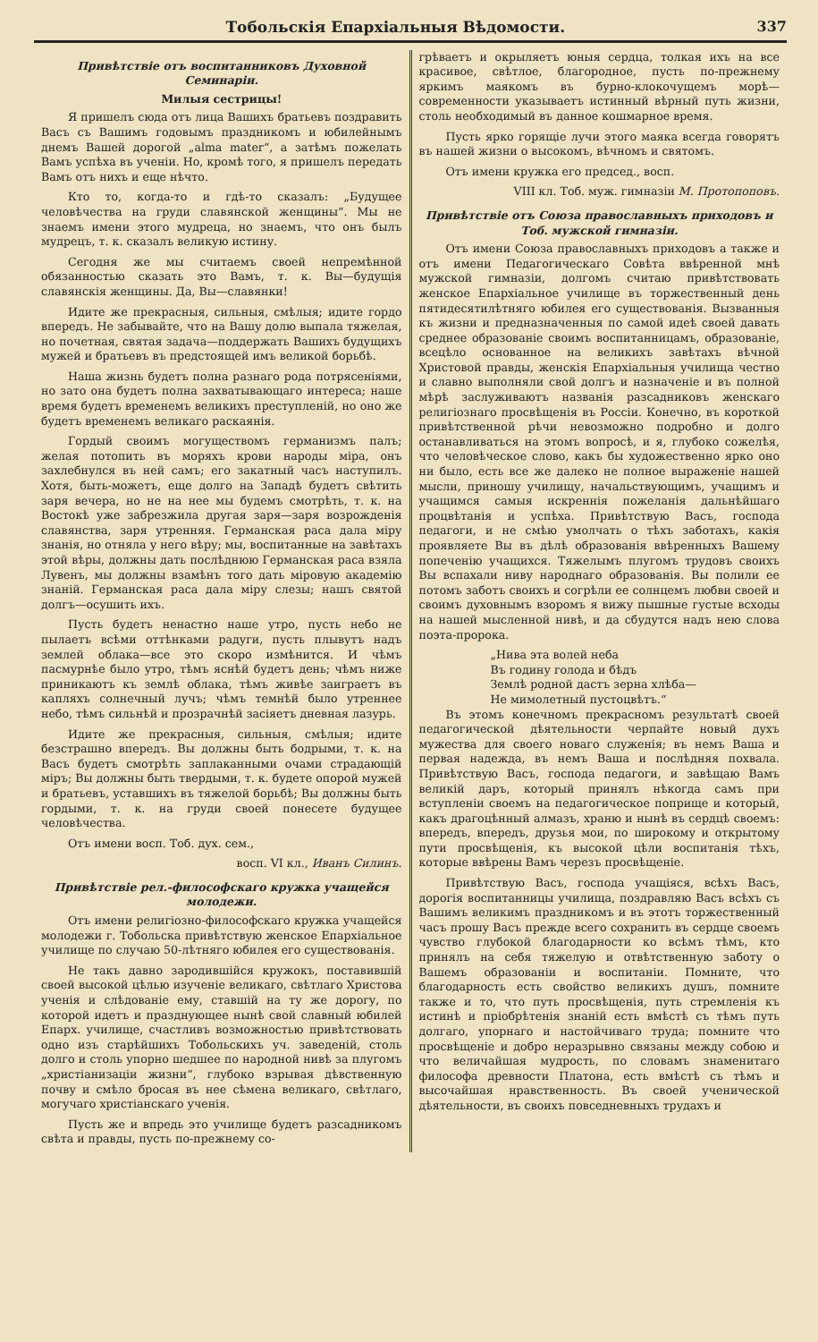Тобольскія Епархіальныя Вѣдомости. 337
Привѣтствіе отъ воспитанниковъ Духовной Семинаріи.
Милыя сестрицы!
Я пришелъ сюда отъ лица Вашихъ братьевъ поздравить Васъ съ Вашимъ годовымъ праздникомъ и юбилейнымъ днемъ Вашей дорогой „alma mater“, а затѣмъ пожелать Вамъ успѣха въ ученіи. Но, кромѣ того, я пришелъ передать Вамъ отъ нихъ и еще нѣчто.
Кто то, когда-то и гдѣ-то сказалъ: „Будущее человѣчества на груди славянской женщины“. Мы не знаемъ имени этого мудреца, но знаемъ, что онъ былъ мудрецъ, т. к. сказалъ великую истину.
Сегодня же мы считаемъ своей непремѣнной обязанностью сказать это Вамъ, т. к. Вы—будущія славянскія женщины. Да, Вы—славянки!
Идите же прекрасныя, сильныя, смѣлыя; идите гордо впередъ. Не забывайте, что на Вашу долю выпала тяжелая, но почетная, святая задача—поддержать Вашихъ будущихъ мужей и братьевъ въ предстоящей имъ великой борьбѣ.
Наша жизнь будетъ полна разнаго рода потрясеніями, но зато она будетъ полна захватывающаго интереса; наше время будетъ временемъ великихъ преступленій, но оно же будетъ временемъ великаго раскаянія.
Гордый своимъ могуществомъ германизмъ палъ; желая потопить въ моряхъ крови народы міра, онъ захлебнулся въ ней самъ; его закатный часъ наступилъ. Хотя, быть-можетъ, еще долго на Западѣ будетъ свѣтить заря вечера, но не на нее мы будемъ смотрѣть, т. к. на Востокѣ уже забрезжила другая заря—заря возрожденія славянства, заря утренняя. Германская раса дала міру знанія, но отняла у него вѣру; мы, воспитанные на завѣтахъ этой вѣры, должны дать послѣднюю Германская раса взяла Лувенъ, мы должны взамѣнъ того дать міровую академію знаній. Германская раса дала міру слезы; нашъ святой долгъ—осушить ихъ.
Пусть будетъ ненастно наше утро, пусть небо не пылаетъ всѣми оттѣнками радуги, пусть плывутъ надъ землей облака—все это скоро измѣнится. И чѣмъ пасмурнѣе было утро, тѣмъ яснѣй будетъ день; чѣмъ ниже приникаютъ къ землѣ облака, тѣмъ живѣе заиграетъ въ капляхъ солнечный лучъ; чѣмъ темнѣй было утреннее небо, тѣмъ сильнѣй и прозрачнѣй засіяетъ дневная лазурь.
Идите же прекрасныя, сильныя, смѣлыя; идите безстрашно впередъ. Вы должны быть бодрыми, т. к. на Васъ будетъ смотрѣть заплаканными очами страдающій міръ; Вы должны быть твердыми, т. к. будете опорой мужей и братьевъ, уставшихъ въ тяжелой борьбѣ; Вы должны быть гордыми, т. к. на груди своей понесете будущее человѣчества.
Отъ имени восп. Тоб. дух. сем.,
восп. VI кл., Иванъ Силинъ.
Привѣтствіе рел.-философскаго кружка учащейся молодежи.
Отъ имени религіозно-философскаго кружка учащейся молодежи г. Тобольска привѣтствую женское Епархіальное училище по случаю 50-лѣтняго юбилея его существованія.
Не такъ давно зародившійся кружокъ, поставившій своей высокой цѣлью изученіе великаго, свѣтлаго Христова ученія и слѣдованіе ему, ставшій на ту же дорогу, по которой идетъ и празднующее нынѣ свой славный юбилей Епарх. училище, счастливъ возможностью привѣтствовать одно изъ старѣйшихъ Тобольскихъ уч. заведеній, столь долго и столь упорно шедшее по народной нивѣ за плугомъ „христіанизаціи жизни“, глубоко взрывая дѣвственную почву и смѣло бросая въ нее сѣмена великаго, свѣтлаго, могучаго христіанскаго ученія.
Пусть же и впредь это училище будетъ разсадникомъ свѣта и правды, пусть по-прежнему со-
грѣваетъ и окрыляетъ юныя сердца, толкая ихъ на все красивое, свѣтлое, благородное, пусть по-прежнему яркимъ маякомъ въ бурно-клокочущемъ морѣ—современности указываетъ истинный вѣрный путь жизни, столь необходимый въ данное кошмарное время.
Пусть ярко горящіе лучи этого маяка всегда говорятъ въ нашей жизни о высокомъ, вѣчномъ и святомъ.
Отъ имени кружка его председ., восп.
VIII кл. Тоб. муж. гимназіи М. Протопоповъ.
Привѣтствіе отъ Союза православныхъ приходовъ и Тоб. мужской гимназіи.
Отъ имени Союза православныхъ приходовъ а также и отъ имени Педагогическаго Совѣта ввѣренной мнѣ мужской гимназіи, долгомъ считаю привѣтствовать женское Епархіальное училище въ торжественный день пятидесятилѣтняго юбилея его существованія. Вызванныя къ жизни и предназначенныя по самой идеѣ своей давать среднее образованіе своимъ воспитанницамъ, образованіе, всецѣло основанное на великихъ завѣтахъ вѣчной Христовой правды, женскія Епархіальныя училища честно и славно выполняли свой долгъ и назначеніе и въ полной мѣрѣ заслуживаютъ названія разсадниковъ женскаго религіознаго просвѣщенія въ Россіи. Конечно, въ короткой привѣтственной рѣчи невозможно подробно и долго останавливаться на этомъ вопросѣ, и я, глубоко сожелѣя, что человѣческое слово, какъ бы художественно ярко оно ни было, есть все же далеко не полное выраженіе нашей мысли, приношу училищу, начальствующимъ, учащимъ и учащимся самыя искреннія пожеланія дальнѣйшаго процвѣтанія и успѣха. Привѣтствую Васъ, господа педагоги, и не смѣю умолчать о тѣхъ заботахъ, какія проявляете Вы въ дѣлѣ образованія ввѣренныхъ Вашему попеченію учащихся. Тяжелымъ плугомъ трудовъ своихъ Вы вспахали ниву народнаго образованія. Вы полили ее потомъ заботъ своихъ и согрѣли ее солнцемъ любви своей и своимъ духовнымъ взоромъ я вижу пышные густые всходы на нашей мысленной нивѣ, и да сбудутся надъ нею слова поэта-пророка.
„Нива эта волей неба
Въ годину голода и бѣдъ
Землѣ родной дастъ зерна хлѣба—
Не мимолетный пустоцвѣтъ.“
Въ этомъ конечномъ прекрасномъ результатѣ своей педагогической дѣятельности черпайте новый духъ мужества для своего новаго служенія; въ немъ Ваша и первая надежда, въ немъ Ваша и послѣдняя похвала. Привѣтствую Васъ, господа педагоги, и завѣщаю Вамъ великій даръ, который принялъ нѣкогда самъ при вступленіи своемъ на педагогическое поприще и который, какъ драгоцѣнный алмазъ, храню и нынѣ въ сердцѣ своемъ: впередъ, впередъ, друзья мои, по широкому и открытому пути просвѣщенія, къ высокой цѣли воспитанія тѣхъ, которые ввѣрены Вамъ черезъ просвѣщеніе.
Привѣтствую Васъ, господа учащіяся, всѣхъ Васъ, дорогія воспитанницы училища, поздравляю Васъ всѣхъ съ Вашимъ великимъ праздникомъ и въ этотъ торжественный часъ прошу Васъ прежде всего сохранить въ сердце своемъ чувство глубокой благодарности ко всѣмъ тѣмъ, кто принялъ на себя тяжелую и отвѣтственную заботу о Вашемъ образованіи и воспитаніи. Помните, что благодарность есть свойство великихъ душъ, помните также и то, что путь просвѣщенія, путь стремленія къ истинѣ и пріобрѣтенія знаній есть вмѣстѣ съ тѣмъ путь долгаго, упорнаго и настойчиваго труда; помните что просвѣщеніе и добро неразрывно связаны между собою и что величайшая мудрость, по словамъ знаменитаго философа древности Платона, есть вмѣстѣ съ тѣмъ и высочайшая нравственность. Въ своей ученической дѣятельности, въ своихъ повседневныхъ трудахъ и